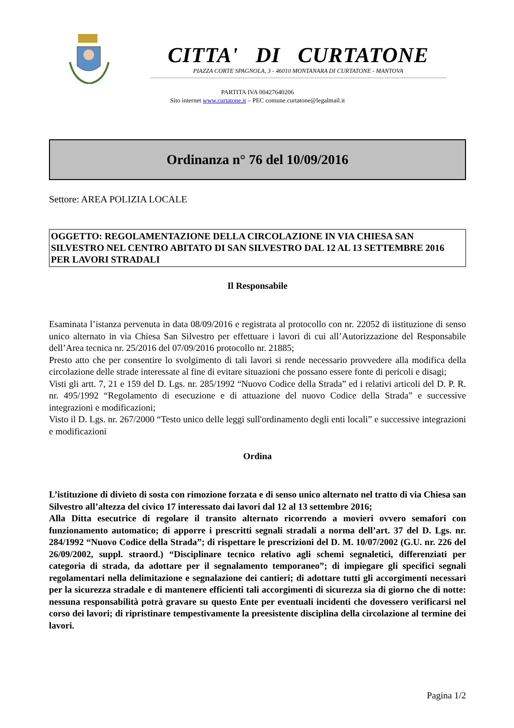CITTA' DI CURTATONE
PIAZZA CORTE SPAGNOLA, 3 - 46010 MONTANARA DI CURTATONE - MANTOVA
PARTITA IVA 00427640206
Sito internet www.curtatone.it – PEC comune.curtatone@legalmail.it
Ordinanza n° 76 del 10/09/2016
Settore: AREA POLIZIA LOCALE
OGGETTO: REGOLAMENTAZIONE DELLA CIRCOLAZIONE IN VIA CHIESA SAN SILVESTRO NEL CENTRO ABITATO DI SAN SILVESTRO DAL 12 AL 13 SETTEMBRE 2016 PER LAVORI STRADALI
Il Responsabile
Esaminata l’istanza pervenuta in data 08/09/2016 e registrata al protocollo con nr. 22052 di iistituzione di senso unico alternato in via Chiesa San Silvestro per effettuare i lavori di cui all’Autorizzazione del Responsabile dell’Area tecnica nr. 25/2016 del 07/09/2016 protocollo nr. 21885;
Presto atto che per consentire lo svolgimento di tali lavori si rende necessario provvedere alla modifica della circolazione delle strade interessate al fine di evitare situazioni che possano essere fonte di pericoli e disagi;
Visti gli artt. 7, 21 e 159 del D. Lgs. nr. 285/1992 “Nuovo Codice della Strada” ed i relativi articoli del D. P. R. nr. 495/1992 “Regolamento di esecuzione e di attuazione del nuovo Codice della Strada” e successive integrazioni e modificazioni;
Visto il D. Lgs. nr. 267/2000 “Testo unico delle leggi sull'ordinamento degli enti locali” e successive integrazioni e modificazioni
Ordina
L’istituzione di divieto di sosta con rimozione forzata e di senso unico alternato nel tratto di via Chiesa san Silvestro all’altezza del civico 17 interessato dai lavori dal 12 al 13 settembre 2016;
Alla Ditta esecutrice di regolare il transito alternato ricorrendo a movieri ovvero semafori con funzionamento automatico; di apporre i prescritti segnali stradali a norma dell’art. 37 del D. Lgs. nr. 284/1992 “Nuovo Codice della Strada”; di rispettare le prescrizioni del D. M. 10/07/2002 (G.U. nr. 226 del 26/09/2002, suppl. straord.) “Disciplinare tecnico relativo agli schemi segnaletici, differenziati per categoria di strada, da adottare per il segnalamento temporaneo”; di impiegare gli specifici segnali regolamentari nella delimitazione e segnalazione dei cantieri; di adottare tutti gli accorgimenti necessari per la sicurezza stradale e di mantenere efficienti tali accorgimenti di sicurezza sia di giorno che di notte: nessuna responsabilità potrà gravare su questo Ente per eventuali incidenti che dovessero verificarsi nel corso dei lavori; di ripristinare tempestivamente la preesistente disciplina della circolazione al termine dei lavori.
Pagina 1/2